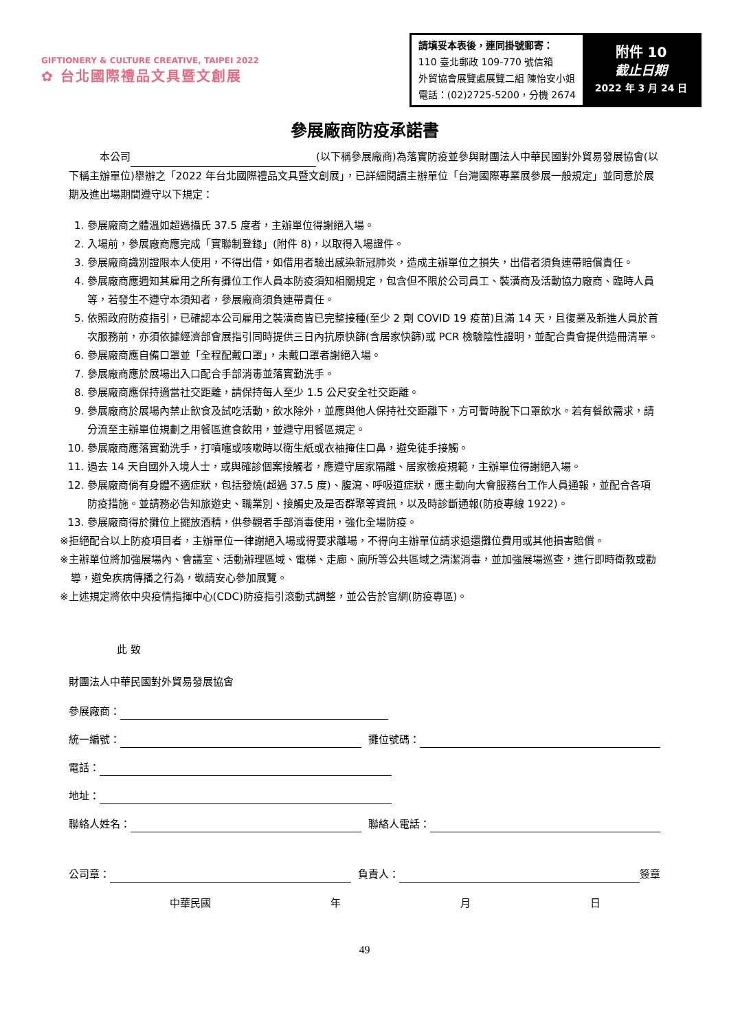GIFTIONERY & CULTURE CREATIVE, TAIPEI 2022
✿ 台北國際禮品文具暨文創展
| 請填妥本表後，連同掛號郵寄： 110 臺北郵政 109-770 號信箱 外貿協會展覽處展覽二組 陳怡安小姐 電話：(02)2725-5200，分機 2674 | 附件 10 截止日期 2022 年 3 月 24 日 |
參展廠商防疫承諾書
　　　本公司 (以下稱參展廠商)為落實防疫並參與財團法人中華民國對外貿易發展協會(以下稱主辦單位)舉辦之「2022 年台北國際禮品文具暨文創展」，已詳細閱讀主辦單位「台灣國際專業展參展一般規定」並同意於展期及進出場期間遵守以下規定：
1. 參展廠商之體溫如超過攝氏 37.5 度者，主辦單位得謝絕入場。
2. 入場前，參展廠商應完成「實聯制登錄」(附件 8)，以取得入場證件。
3. 參展廠商識別證限本人使用，不得出借，如借用者驗出感染新冠肺炎，造成主辦單位之損失，出借者須負連帶賠償責任。
4. 參展廠商應週知其雇用之所有攤位工作人員本防疫須知相關規定，包含但不限於公司員工、裝潢商及活動協力廠商、臨時人員等，若發生不遵守本須知者，參展廠商須負連帶責任。
5. 依照政府防疫指引，已確認本公司雇用之裝潢商皆已完整接種(至少 2 劑 COVID 19 疫苗)且滿 14 天，且復業及新進人員於首次服務前，亦須依據經濟部會展指引同時提供三日內抗原快篩(含居家快篩)或 PCR 檢驗陰性證明，並配合貴會提供造冊清單。
6. 參展廠商應自備口罩並「全程配戴口罩」，未戴口罩者謝絕入場。
7. 參展廠商應於展場出入口配合手部消毒並落實勤洗手。
8. 參展廠商應保持適當社交距離，請保持每人至少 1.5 公尺安全社交距離。
9. 參展廠商於展場內禁止飲食及試吃活動，飲水除外，並應與他人保持社交距離下，方可暫時脫下口罩飲水。若有餐飲需求，請分流至主辦單位規劃之用餐區進食飲用，並遵守用餐區規定。
10. 參展廠商應落實勤洗手，打噴嚏或咳嗽時以衛生紙或衣袖掩住口鼻，避免徒手接觸。
11. 過去 14 天自國外入境人士，或與確診個案接觸者，應遵守居家隔離、居家檢疫規範，主辦單位得謝絕入場。
12. 參展廠商倘有身體不適症狀，包括發燒(超過 37.5 度)、腹瀉、呼吸道症狀，應主動向大會服務台工作人員通報，並配合各項防疫措施。並請務必告知旅遊史、職業別、接觸史及是否群聚等資訊，以及時診斷通報(防疫專線 1922)。
13. 參展廠商得於攤位上擺放酒精，供參觀者手部消毒使用，強化全場防疫。
※拒絕配合以上防疫項目者，主辦單位一律謝絕入場或得要求離場，不得向主辦單位請求退還攤位費用或其他損害賠償。
※主辦單位將加強展場內、會議室、活動辦理區域、電梯、走廊、廁所等公共區域之清潔消毒，並加強展場巡查，進行即時衛教或勸導，避免疾病傳播之行為，敬請安心參加展覽。
※上述規定將依中央疫情指揮中心(CDC)防疫指引滾動式調整，並公告於官網(防疫專區)。
此 致
財團法人中華民國對外貿易發展協會
參展廠商：
統一編號： 攤位號碼：
電話：
地址：
聯絡人姓名： 聯絡人電話：
公司章： 負責人： 簽章
中華民國 年 月 日
49